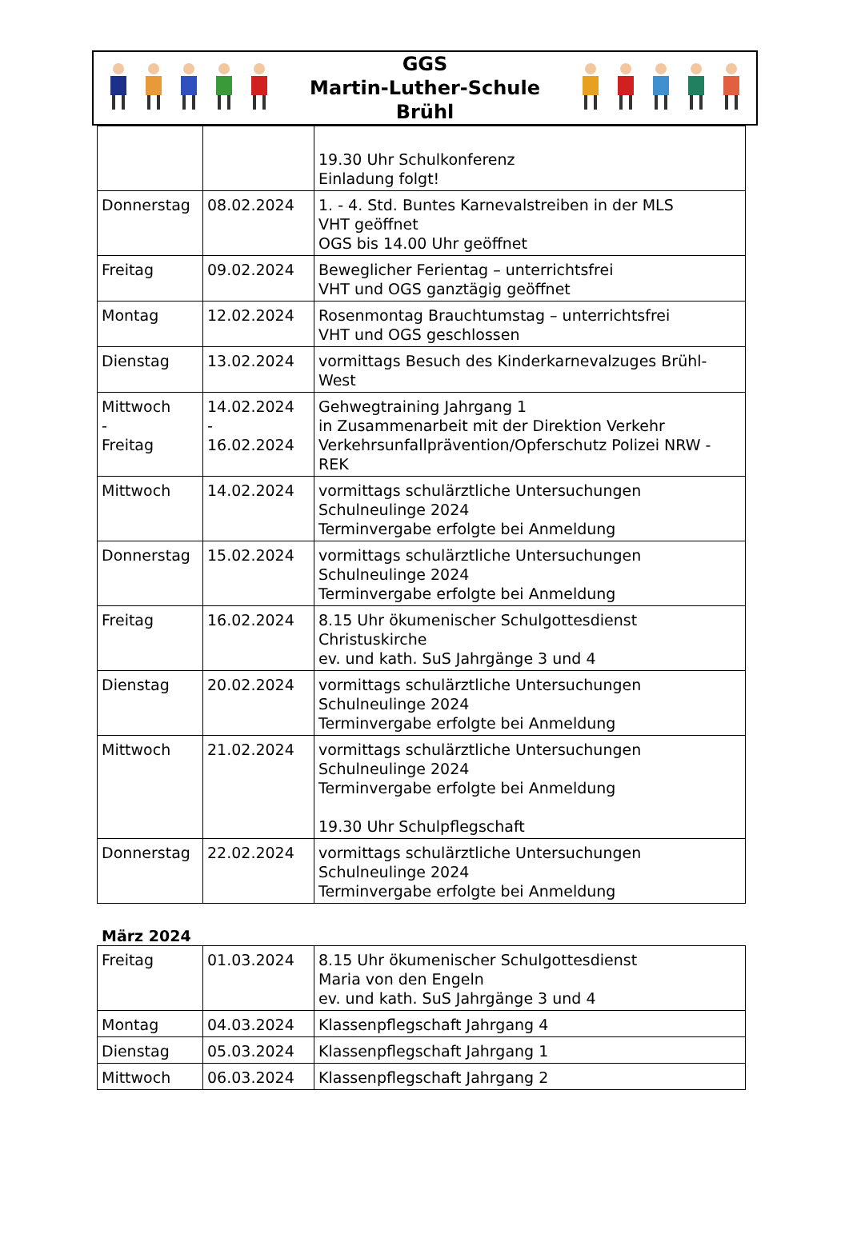GGS
Martin-Luther-Schule
Brühl
| | | 19.30 Uhr Schulkonferenz Einladung folgt! |
| Donnerstag | 08.02.2024 | 1. - 4. Std. Buntes Karnevalstreiben in der MLS VHT geöffnet OGS bis 14.00 Uhr geöffnet |
| Freitag | 09.02.2024 | Beweglicher Ferientag – unterrichtsfrei VHT und OGS ganztägig geöffnet |
| Montag | 12.02.2024 | Rosenmontag Brauchtumstag – unterrichtsfrei VHT und OGS geschlossen |
| Dienstag | 13.02.2024 | vormittags Besuch des Kinderkarnevalzuges Brühl-West |
| Mittwoch - Freitag | 14.02.2024 - 16.02.2024 | Gehwegtraining Jahrgang 1 in Zusammenarbeit mit der Direktion Verkehr Verkehrsunfallprävention/Opferschutz Polizei NRW - REK |
| Mittwoch | 14.02.2024 | vormittags schulärztliche Untersuchungen Schulneulinge 2024 Terminvergabe erfolgte bei Anmeldung |
| Donnerstag | 15.02.2024 | vormittags schulärztliche Untersuchungen Schulneulinge 2024 Terminvergabe erfolgte bei Anmeldung |
| Freitag | 16.02.2024 | 8.15 Uhr ökumenischer Schulgottesdienst Christuskirche ev. und kath. SuS Jahrgänge 3 und 4 |
| Dienstag | 20.02.2024 | vormittags schulärztliche Untersuchungen Schulneulinge 2024 Terminvergabe erfolgte bei Anmeldung |
| Mittwoch | 21.02.2024 | vormittags schulärztliche Untersuchungen Schulneulinge 2024 Terminvergabe erfolgte bei Anmeldung 19.30 Uhr Schulpflegschaft |
| Donnerstag | 22.02.2024 | vormittags schulärztliche Untersuchungen Schulneulinge 2024 Terminvergabe erfolgte bei Anmeldung |
März 2024
| Freitag | 01.03.2024 | 8.15 Uhr ökumenischer Schulgottesdienst Maria von den Engeln ev. und kath. SuS Jahrgänge 3 und 4 |
| Montag | 04.03.2024 | Klassenpflegschaft Jahrgang 4 |
| Dienstag | 05.03.2024 | Klassenpflegschaft Jahrgang 1 |
| Mittwoch | 06.03.2024 | Klassenpflegschaft Jahrgang 2 |